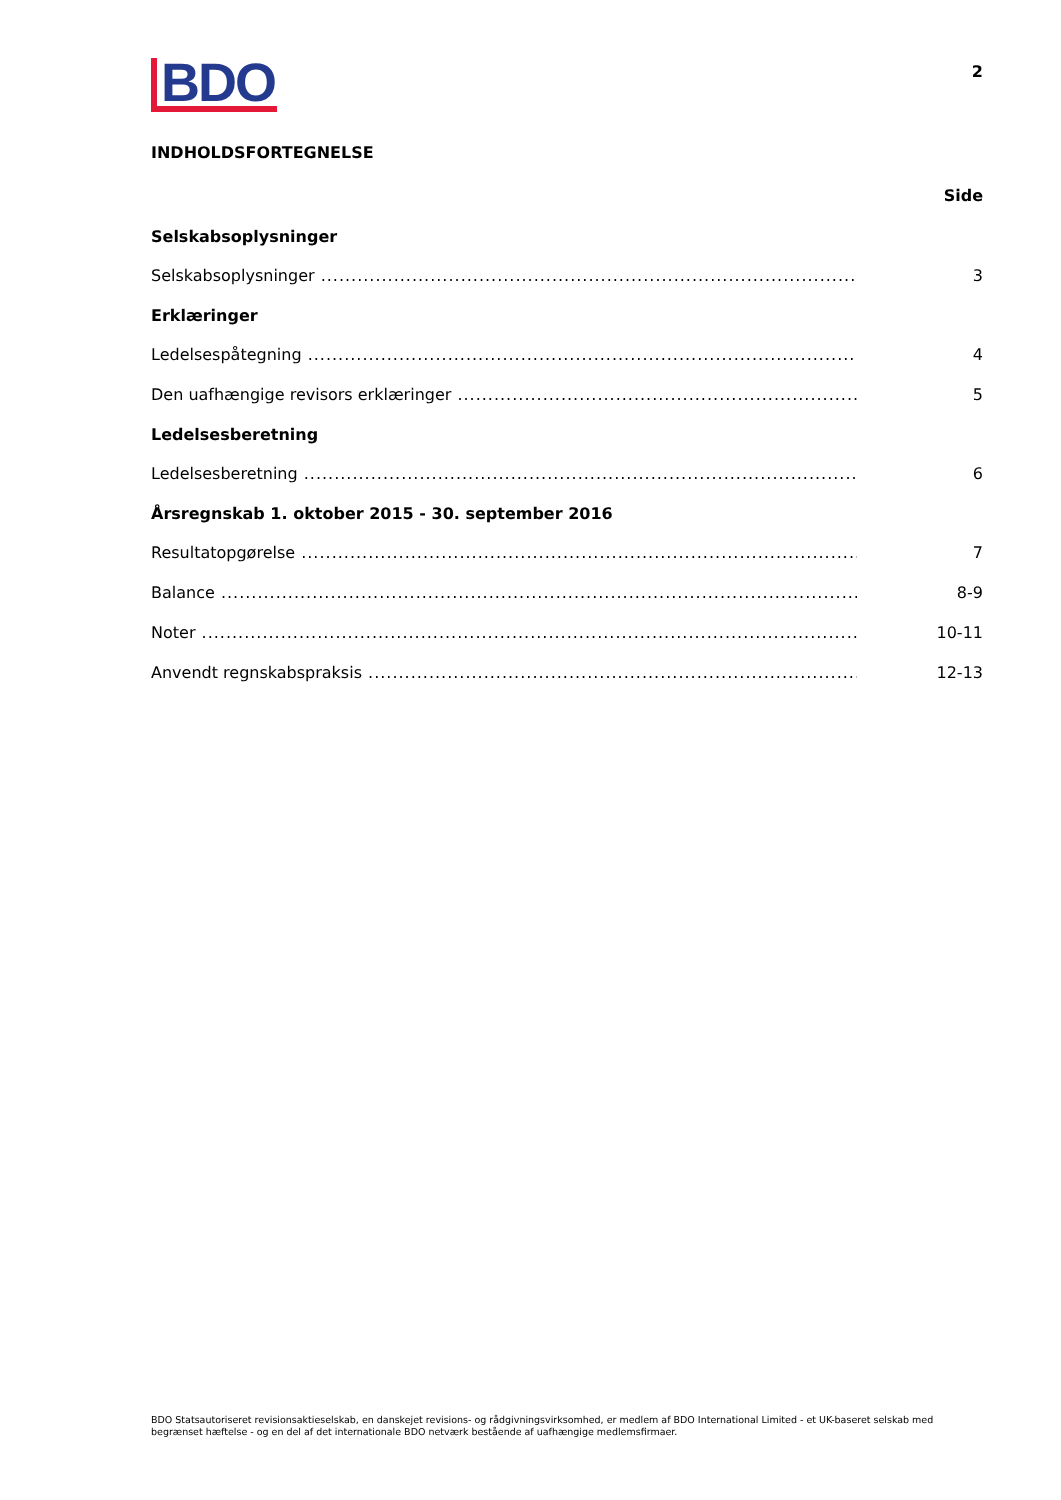BDO
2
INDHOLDSFORTEGNELSE
Side
Selskabsoplysninger
Selskabsoplysninger 3
Erklæringer
Ledelsespåtegning 4
Den uafhængige revisors erklæringer 5
Ledelsesberetning
Ledelsesberetning 6
Årsregnskab 1. oktober 2015 - 30. september 2016
Resultatopgørelse 7
Balance 8-9
Noter 10-11
Anvendt regnskabspraksis 12-13
BDO Statsautoriseret revisionsaktieselskab, en danskejet revisions- og rådgivningsvirksomhed, er medlem af BDO International Limited - et UK-baseret selskab med begrænset hæftelse - og en del af det internationale BDO netværk bestående af uafhængige medlemsfirmaer.